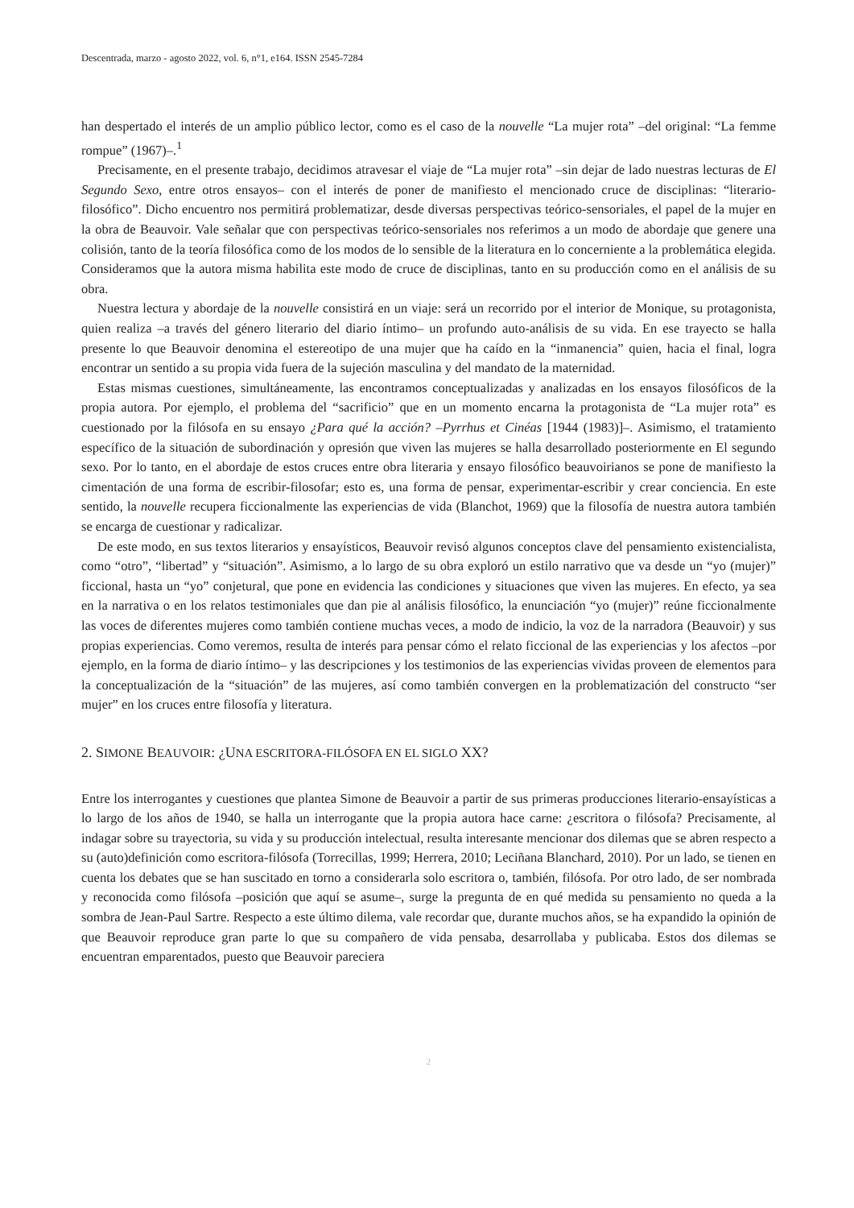Descentrada, marzo - agosto 2022, vol. 6, n°1, e164. ISSN 2545-7284
han despertado el interés de un amplio público lector, como es el caso de la nouvelle “La mujer rota” –del original: “La femme rompue” (1967)–.<sup>1</sup>
Precisamente, en el presente trabajo, decidimos atravesar el viaje de “La mujer rota” –sin dejar de lado nuestras lecturas de El Segundo Sexo, entre otros ensayos– con el interés de poner de manifiesto el mencionado cruce de disciplinas: “literario-filosófico”. Dicho encuentro nos permitirá problematizar, desde diversas perspectivas teórico-sensoriales, el papel de la mujer en la obra de Beauvoir. Vale señalar que con perspectivas teórico-sensoriales nos referimos a un modo de abordaje que genere una colisión, tanto de la teoría filosófica como de los modos de lo sensible de la literatura en lo concerniente a la problemática elegida. Consideramos que la autora misma habilita este modo de cruce de disciplinas, tanto en su producción como en el análisis de su obra.
Nuestra lectura y abordaje de la nouvelle consistirá en un viaje: será un recorrido por el interior de Monique, su protagonista, quien realiza –a través del género literario del diario íntimo– un profundo auto-análisis de su vida. En ese trayecto se halla presente lo que Beauvoir denomina el estereotipo de una mujer que ha caído en la “inmanencia” quien, hacia el final, logra encontrar un sentido a su propia vida fuera de la sujeción masculina y del mandato de la maternidad.
Estas mismas cuestiones, simultáneamente, las encontramos conceptualizadas y analizadas en los ensayos filosóficos de la propia autora. Por ejemplo, el problema del “sacrificio” que en un momento encarna la protagonista de “La mujer rota” es cuestionado por la filósofa en su ensayo ¿Para qué la acción? –Pyrrhus et Cinéas [1944 (1983)]–. Asimismo, el tratamiento específico de la situación de subordinación y opresión que viven las mujeres se halla desarrollado posteriormente en El segundo sexo. Por lo tanto, en el abordaje de estos cruces entre obra literaria y ensayo filosófico beauvoirianos se pone de manifiesto la cimentación de una forma de escribir-filosofar; esto es, una forma de pensar, experimentar-escribir y crear conciencia. En este sentido, la nouvelle recupera ficcionalmente las experiencias de vida (Blanchot, 1969) que la filosofía de nuestra autora también se encarga de cuestionar y radicalizar.
De este modo, en sus textos literarios y ensayísticos, Beauvoir revisó algunos conceptos clave del pensamiento existencialista, como “otro”, “libertad” y “situación”. Asimismo, a lo largo de su obra exploró un estilo narrativo que va desde un “yo (mujer)” ficcional, hasta un “yo” conjetural, que pone en evidencia las condiciones y situaciones que viven las mujeres. En efecto, ya sea en la narrativa o en los relatos testimoniales que dan pie al análisis filosófico, la enunciación “yo (mujer)” reúne ficcionalmente las voces de diferentes mujeres como también contiene muchas veces, a modo de indicio, la voz de la narradora (Beauvoir) y sus propias experiencias. Como veremos, resulta de interés para pensar cómo el relato ficcional de las experiencias y los afectos –por ejemplo, en la forma de diario íntimo– y las descripciones y los testimonios de las experiencias vividas proveen de elementos para la conceptualización de la “situación” de las mujeres, así como también convergen en la problematización del constructo “ser mujer” en los cruces entre filosofía y literatura.
2. SIMONE BEAUVOIR: ¿UNA ESCRITORA-FILÓSOFA EN EL SIGLO XX?
Entre los interrogantes y cuestiones que plantea Simone de Beauvoir a partir de sus primeras producciones literario-ensayísticas a lo largo de los años de 1940, se halla un interrogante que la propia autora hace carne: ¿escritora o filósofa? Precisamente, al indagar sobre su trayectoria, su vida y su producción intelectual, resulta interesante mencionar dos dilemas que se abren respecto a su (auto)definición como escritora-filósofa (Torrecillas, 1999; Herrera, 2010; Leciñana Blanchard, 2010). Por un lado, se tienen en cuenta los debates que se han suscitado en torno a considerarla solo escritora o, también, filósofa. Por otro lado, de ser nombrada y reconocida como filósofa –posición que aquí se asume–, surge la pregunta de en qué medida su pensamiento no queda a la sombra de Jean-Paul Sartre. Respecto a este último dilema, vale recordar que, durante muchos años, se ha expandido la opinión de que Beauvoir reproduce gran parte lo que su compañero de vida pensaba, desarrollaba y publicaba. Estos dos dilemas se encuentran emparentados, puesto que Beauvoir pareciera
2